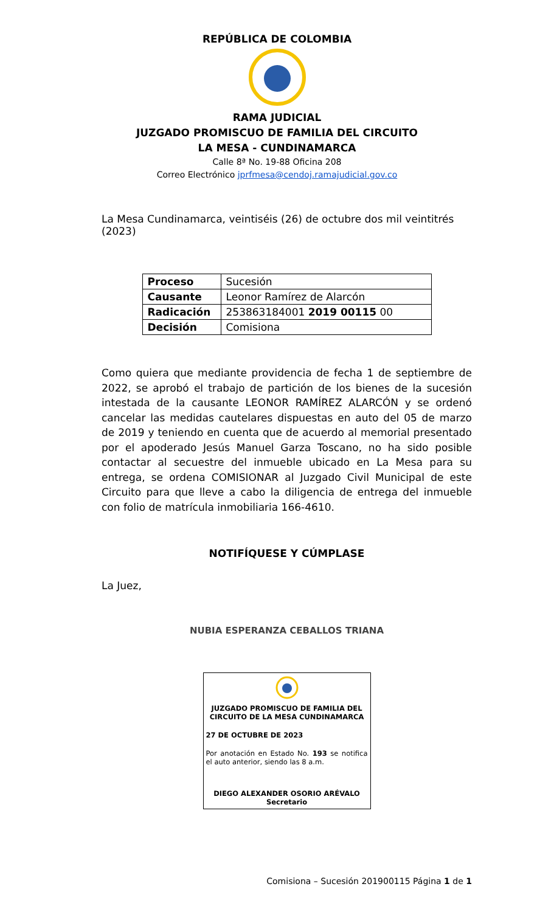REPÚBLICA DE COLOMBIA
RAMA JUDICIAL
JUZGADO PROMISCUO DE FAMILIA DEL CIRCUITO
LA MESA - CUNDINAMARCA
Calle 8ª No. 19-88 Oficina 208
Correo Electrónico jprfmesa@cendoj.ramajudicial.gov.co
La Mesa Cundinamarca, veintiséis (26) de octubre dos mil veintitrés (2023)
| Proceso | Sucesión |
| Causante | Leonor Ramírez de Alarcón |
| Radicación | 253863184001 2019 00115 00 |
| Decisión | Comisiona |
Como quiera que mediante providencia de fecha 1 de septiembre de 2022, se aprobó el trabajo de partición de los bienes de la sucesión intestada de la causante LEONOR RAMÍREZ ALARCÓN y se ordenó cancelar las medidas cautelares dispuestas en auto del 05 de marzo de 2019 y teniendo en cuenta que de acuerdo al memorial presentado por el apoderado Jesús Manuel Garza Toscano, no ha sido posible contactar al secuestre del inmueble ubicado en La Mesa para su entrega, se ordena COMISIONAR al Juzgado Civil Municipal de este Circuito para que lleve a cabo la diligencia de entrega del inmueble con folio de matrícula inmobiliaria 166-4610.
NOTIFÍQUESE Y CÚMPLASE
La Juez,
NUBIA ESPERANZA CEBALLOS TRIANA
JUZGADO PROMISCUO DE FAMILIA DEL CIRCUITO DE LA MESA CUNDINAMARCA
27 DE OCTUBRE DE 2023
Por anotación en Estado No. 193 se notifica el auto anterior, siendo las 8 a.m.
DIEGO ALEXANDER OSORIO ARÉVALO
Secretario
Comisiona – Sucesión 201900115 Página 1 de 1